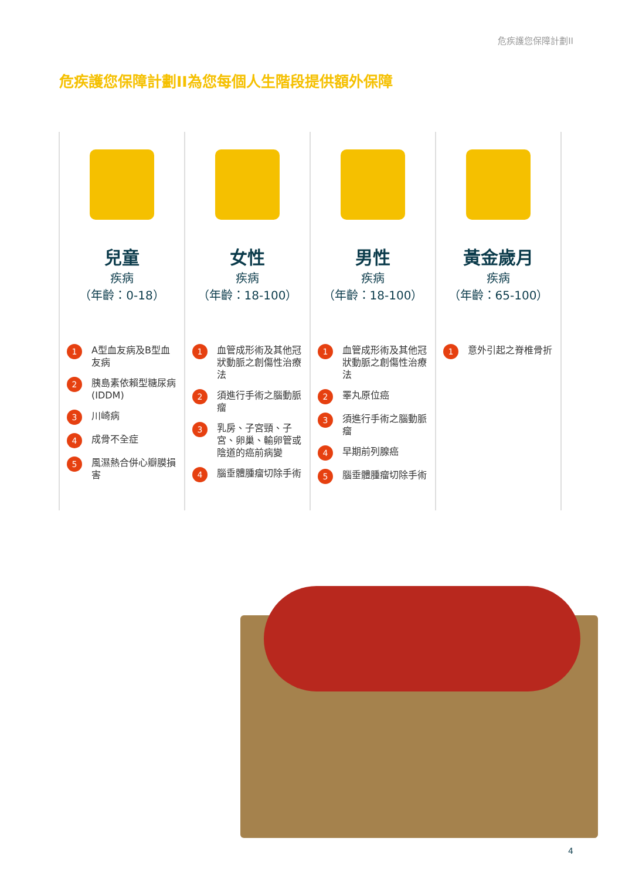危疾護您保障計劃II
危疾護您保障計劃II為您每個人生階段提供額外保障
兒童
疾病
（年齡：0-18）
1 A型血友病及B型血友病
2 胰島素依賴型糖尿病(IDDM)
3 川崎病
4 成骨不全症
5 風濕熱合併心瓣膜損害
女性
疾病
（年齡：18-100）
1 血管成形術及其他冠狀動脈之創傷性治療法
2 須進行手術之腦動脈瘤
3 乳房、子宮頸、子宮、卵巢、輸卵管或陰道的癌前病變
4 腦垂體腫瘤切除手術
男性
疾病
（年齡：18-100）
1 血管成形術及其他冠狀動脈之創傷性治療法
2 睪丸原位癌
3 須進行手術之腦動脈瘤
4 早期前列腺癌
5 腦垂體腫瘤切除手術
黃金歲月
疾病
（年齡：65-100）
1 意外引起之脊椎骨折
4